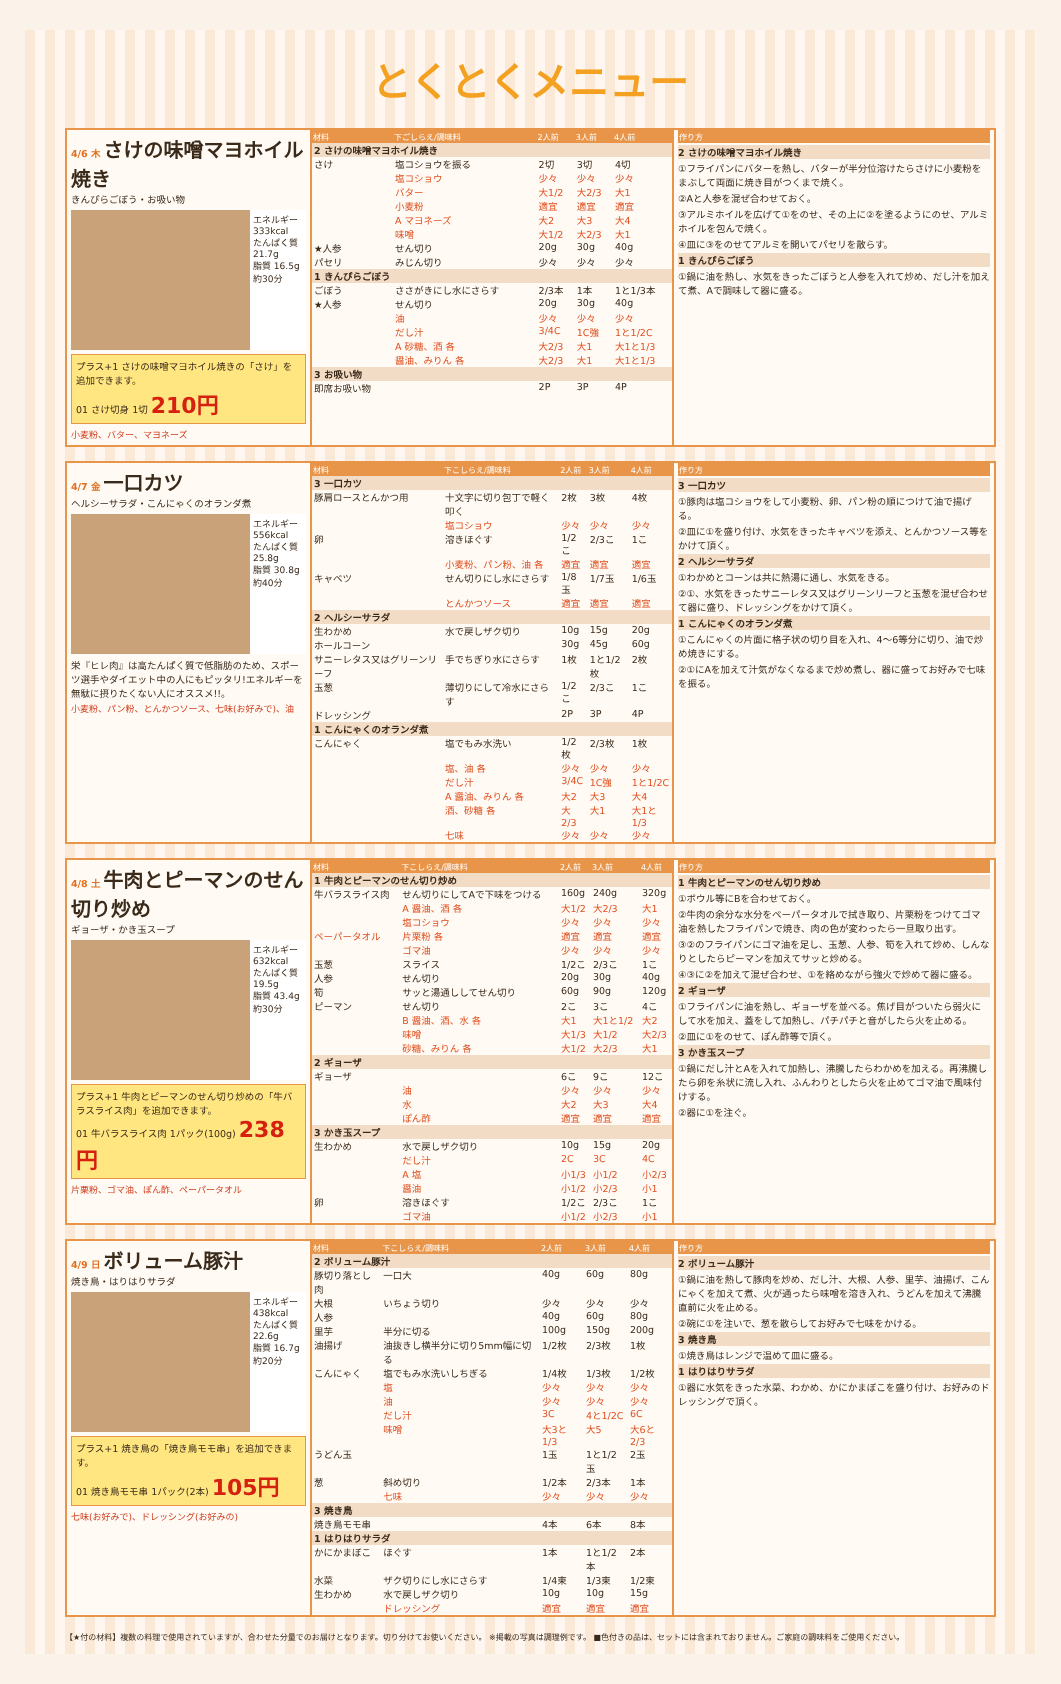とくとくメニュー
4/6 木 さけの味噌マヨホイル焼き
きんぴらごぼう・お吸い物
エネルギー 333kcal
たんぱく質 21.7g
脂質 16.5g
約30分
プラス+1 さけの味噌マヨホイル焼きの「さけ」を追加できます。
01 さけ切身 1切 210円
小麦粉、バター、マヨネーズ
| 材料 | 下ごしらえ/調味料 | 2人前 | 3人前 | 4人前 |
| --- | --- | --- | --- | --- |
| 2 さけの味噌マヨホイル焼き | | | | |
| さけ | 塩コショウを振る | 2切 | 3切 | 4切 |
| | 塩コショウ | 少々 | 少々 | 少々 |
| | バター | 大1/2 | 大2/3 | 大1 |
| | 小麦粉 | 適宜 | 適宜 | 適宜 |
| | A マヨネーズ | 大2 | 大3 | 大4 |
| | 味噌 | 大1/2 | 大2/3 | 大1 |
| ★人参 | せん切り | 20g | 30g | 40g |
| パセリ | みじん切り | 少々 | 少々 | 少々 |
| 1 きんぴらごぼう | | | | |
| ごぼう | ささがきにし水にさらす | 2/3本 | 1本 | 1と1/3本 |
| ★人参 | せん切り | 20g | 30g | 40g |
| | 油 | 少々 | 少々 | 少々 |
| | だし汁 | 3/4C | 1C強 | 1と1/2C |
| | A 砂糖、酒 各 | 大2/3 | 大1 | 大1と1/3 |
| | 醤油、みりん 各 | 大2/3 | 大1 | 大1と1/3 |
| 3 お吸い物 | | | | |
| 即席お吸い物 | | 2P | 3P | 4P |
作り方
2 さけの味噌マヨホイル焼き
①フライパンにバターを熱し、バターが半分位溶けたらさけに小麦粉をまぶして両面に焼き目がつくまで焼く。
②Aと人参を混ぜ合わせておく。
③アルミホイルを広げて①をのせ、その上に②を塗るようにのせ、アルミホイルを包んで焼く。
④皿に③をのせてアルミを開いてパセリを散らす。
1 きんぴらごぼう
①鍋に油を熱し、水気をきったごぼうと人参を入れて炒め、だし汁を加えて煮、Aで調味して器に盛る。
4/7 金 一口カツ
ヘルシーサラダ・こんにゃくのオランダ煮
エネルギー 556kcal
たんぱく質 25.8g
脂質 30.8g
約40分
栄『ヒレ肉』は高たんぱく質で低脂肪のため、スポーツ選手やダイエット中の人にもピッタリ!エネルギーを無駄に摂りたくない人にオススメ!!。
小麦粉、パン粉、とんかつソース、七味(お好みで)、油
| 材料 | 下こしらえ/調味料 | 2人前 | 3人前 | 4人前 |
| --- | --- | --- | --- | --- |
| 3 一口カツ | | | | |
| 豚肩ロースとんかつ用 | 十文字に切り包丁で軽く叩く | 2枚 | 3枚 | 4枚 |
| | 塩コショウ | 少々 | 少々 | 少々 |
| 卵 | 溶きほぐす | 1/2こ | 2/3こ | 1こ |
| | 小麦粉、パン粉、油 各 | 適宜 | 適宜 | 適宜 |
| キャベツ | せん切りにし水にさらす | 1/8玉 | 1/7玉 | 1/6玉 |
| | とんかつソース | 適宜 | 適宜 | 適宜 |
| 2 ヘルシーサラダ | | | | |
| 生わかめ | 水で戻しザク切り | 10g | 15g | 20g |
| ホールコーン | | 30g | 45g | 60g |
| サニーレタス又はグリーンリーフ | 手でちぎり水にさらす | 1枚 | 1と1/2枚 | 2枚 |
| 玉葱 | 薄切りにして冷水にさらす | 1/2こ | 2/3こ | 1こ |
| ドレッシング | | 2P | 3P | 4P |
| 1 こんにゃくのオランダ煮 | | | | |
| こんにゃく | 塩でもみ水洗い | 1/2枚 | 2/3枚 | 1枚 |
| | 塩、油 各 | 少々 | 少々 | 少々 |
| | だし汁 | 3/4C | 1C強 | 1と1/2C |
| | A 醤油、みりん 各 | 大2 | 大3 | 大4 |
| | 酒、砂糖 各 | 大2/3 | 大1 | 大1と1/3 |
| | 七味 | 少々 | 少々 | 少々 |
作り方
3 一口カツ
①豚肉は塩コショウをして小麦粉、卵、パン粉の順につけて油で揚げる。
②皿に①を盛り付け、水気をきったキャベツを添え、とんかつソース等をかけて頂く。
2 ヘルシーサラダ
①わかめとコーンは共に熱湯に通し、水気をきる。
②①、水気をきったサニーレタス又はグリーンリーフと玉葱を混ぜ合わせて器に盛り、ドレッシングをかけて頂く。
1 こんにゃくのオランダ煮
①こんにゃくの片面に格子状の切り目を入れ、4〜6等分に切り、油で炒め焼きにする。
②①にAを加えて汁気がなくなるまで炒め煮し、器に盛ってお好みで七味を振る。
4/8 土 牛肉とピーマンのせん切り炒め
ギョーザ・かき玉スープ
エネルギー 632kcal
たんぱく質 19.5g
脂質 43.4g
約30分
プラス+1 牛肉とピーマンのせん切り炒めの「牛バラスライス肉」を追加できます。
01 牛バラスライス肉 1パック(100g) 238円
片栗粉、ゴマ油、ぽん酢、ペーパータオル
| 材料 | 下こしらえ/調味料 | 2人前 | 3人前 | 4人前 |
| --- | --- | --- | --- | --- |
| 1 牛肉とピーマンのせん切り炒め | | | | |
| 牛バラスライス肉 | せん切りにしてAで下味をつける | 160g | 240g | 320g |
| | A 醤油、酒 各 | 大1/2 | 大2/3 | 大1 |
| | 塩コショウ | 少々 | 少々 | 少々 |
| ペーパータオル | 片栗粉 各 | 適宜 | 適宜 | 適宜 |
| | ゴマ油 | 少々 | 少々 | 少々 |
| 玉葱 | スライス | 1/2こ | 2/3こ | 1こ |
| 人参 | せん切り | 20g | 30g | 40g |
| 筍 | サッと湯通ししてせん切り | 60g | 90g | 120g |
| ピーマン | せん切り | 2こ | 3こ | 4こ |
| | B 醤油、酒、水 各 | 大1 | 大1と1/2 | 大2 |
| | 味噌 | 大1/3 | 大1/2 | 大2/3 |
| | 砂糖、みりん 各 | 大1/2 | 大2/3 | 大1 |
| 2 ギョーザ | | | | |
| ギョーザ | | 6こ | 9こ | 12こ |
| | 油 | 少々 | 少々 | 少々 |
| | 水 | 大2 | 大3 | 大4 |
| | ぽん酢 | 適宜 | 適宜 | 適宜 |
| 3 かき玉スープ | | | | |
| 生わかめ | 水で戻しザク切り | 10g | 15g | 20g |
| | だし汁 | 2C | 3C | 4C |
| | A 塩 | 小1/3 | 小1/2 | 小2/3 |
| | 醤油 | 小1/2 | 小2/3 | 小1 |
| 卵 | 溶きほぐす | 1/2こ | 2/3こ | 1こ |
| | ゴマ油 | 小1/2 | 小2/3 | 小1 |
作り方
1 牛肉とピーマンのせん切り炒め
①ボウル等にBを合わせておく。
②牛肉の余分な水分をペーパータオルで拭き取り、片栗粉をつけてゴマ油を熱したフライパンで焼き、肉の色が変わったら一旦取り出す。
③②のフライパンにゴマ油を足し、玉葱、人参、筍を入れて炒め、しんなりとしたらピーマンを加えてサッと炒める。
④③に②を加えて混ぜ合わせ、①を絡めながら強火で炒めて器に盛る。
2 ギョーザ
①フライパンに油を熱し、ギョーザを並べる。焦げ目がついたら弱火にして水を加え、蓋をして加熱し、パチパチと音がしたら火を止める。
②皿に①をのせて、ぽん酢等で頂く。
3 かき玉スープ
①鍋にだし汁とAを入れて加熱し、沸騰したらわかめを加える。再沸騰したら卵を糸状に流し入れ、ふんわりとしたら火を止めてゴマ油で風味付けする。
②器に①を注ぐ。
4/9 日 ボリューム豚汁
焼き鳥・はりはりサラダ
エネルギー 438kcal
たんぱく質 22.6g
脂質 16.7g
約20分
プラス+1 焼き鳥の「焼き鳥モモ串」を追加できます。
01 焼き鳥モモ串 1パック(2本) 105円
七味(お好みで)、ドレッシング(お好みの)
| 材料 | 下こしらえ/調味料 | 2人前 | 3人前 | 4人前 |
| --- | --- | --- | --- | --- |
| 2 ボリューム豚汁 | | | | |
| 豚切り落とし肉 | 一口大 | 40g | 60g | 80g |
| 大根 | いちょう切り | 少々 | 少々 | 少々 |
| 人参 | | 40g | 60g | 80g |
| 里芋 | 半分に切る | 100g | 150g | 200g |
| 油揚げ | 油抜きし横半分に切り5mm幅に切る | 1/2枚 | 2/3枚 | 1枚 |
| こんにゃく | 塩でもみ水洗いしちぎる | 1/4枚 | 1/3枚 | 1/2枚 |
| | 塩 | 少々 | 少々 | 少々 |
| | 油 | 少々 | 少々 | 少々 |
| | だし汁 | 3C | 4と1/2C | 6C |
| | 味噌 | 大3と1/3 | 大5 | 大6と2/3 |
| うどん玉 | | 1玉 | 1と1/2玉 | 2玉 |
| 葱 | 斜め切り | 1/2本 | 2/3本 | 1本 |
| | 七味 | 少々 | 少々 | 少々 |
| 3 焼き鳥 | | | | |
| 焼き鳥モモ串 | | 4本 | 6本 | 8本 |
| 1 はりはりサラダ | | | | |
| かにかまぼこ | ほぐす | 1本 | 1と1/2本 | 2本 |
| 水菜 | ザク切りにし水にさらす | 1/4束 | 1/3束 | 1/2束 |
| 生わかめ | 水で戻しザク切り | 10g | 10g | 15g |
| | ドレッシング | 適宜 | 適宜 | 適宜 |
作り方
2 ボリューム豚汁
①鍋に油を熱して豚肉を炒め、だし汁、大根、人参、里芋、油揚げ、こんにゃくを加えて煮、火が通ったら味噌を溶き入れ、うどんを加えて沸騰直前に火を止める。
②碗に①を注いで、葱を散らしてお好みで七味をかける。
3 焼き鳥
①焼き鳥はレンジで温めて皿に盛る。
1 はりはりサラダ
①器に水気をきった水菜、わかめ、かにかまぼこを盛り付け、お好みのドレッシングで頂く。
【★付の材料】複数の料理で使用されていますが、合わせた分量でのお届けとなります。切り分けてお使いください。 ※掲載の写真は調理例です。 ■色付きの品は、セットには含まれておりません。ご家庭の調味料をご使用ください。